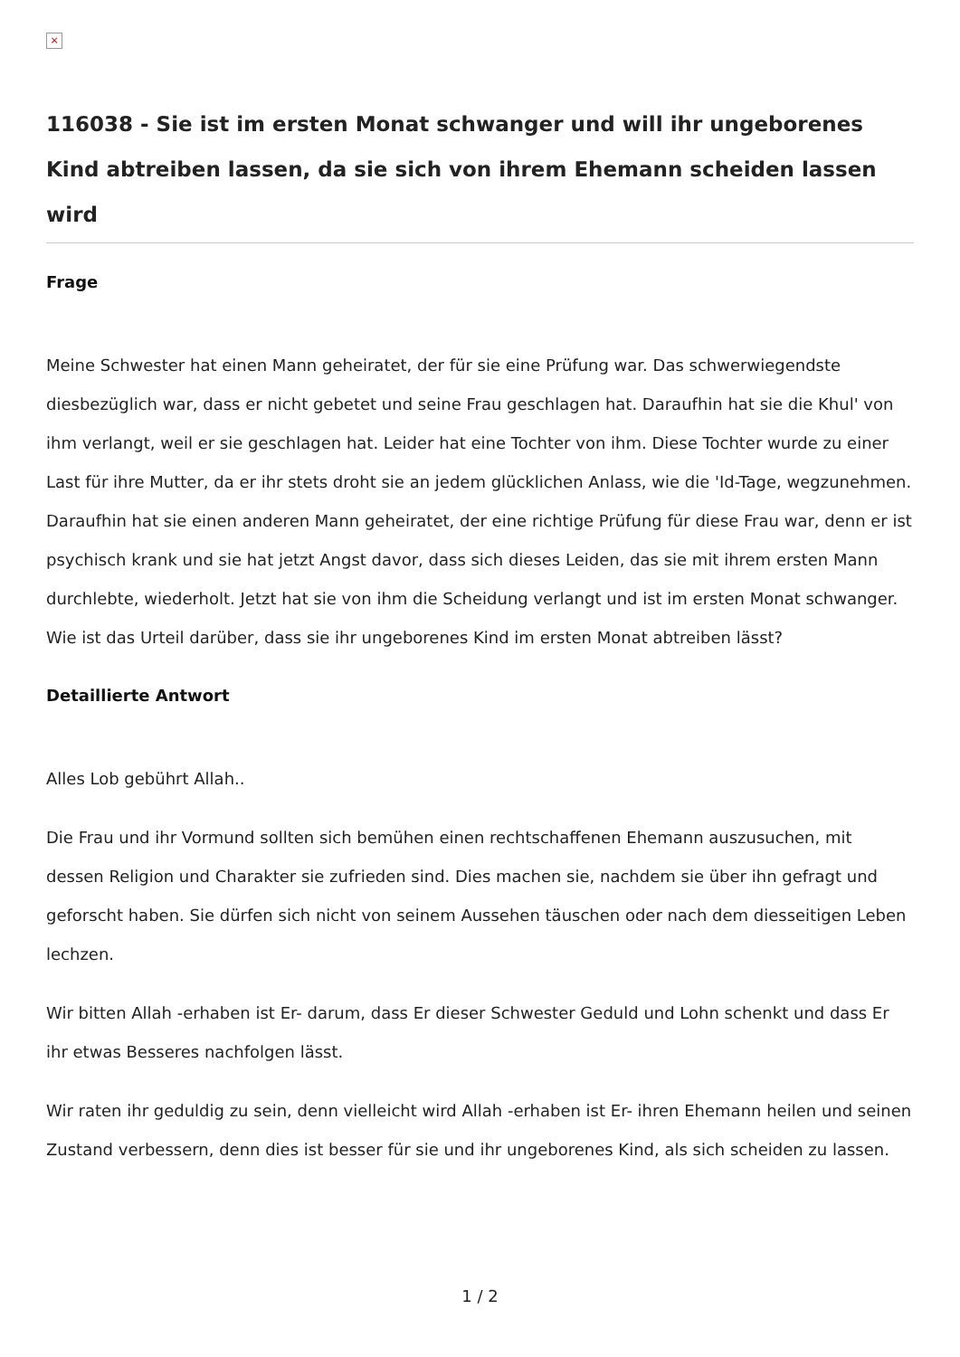×
116038 - Sie ist im ersten Monat schwanger und will ihr ungeborenes Kind abtreiben lassen, da sie sich von ihrem Ehemann scheiden lassen wird
Frage
Meine Schwester hat einen Mann geheiratet, der für sie eine Prüfung war. Das schwerwiegendste diesbezüglich war, dass er nicht gebetet und seine Frau geschlagen hat. Daraufhin hat sie die Khul' von ihm verlangt, weil er sie geschlagen hat. Leider hat eine Tochter von ihm. Diese Tochter wurde zu einer Last für ihre Mutter, da er ihr stets droht sie an jedem glücklichen Anlass, wie die 'Id-Tage, wegzunehmen. Daraufhin hat sie einen anderen Mann geheiratet, der eine richtige Prüfung für diese Frau war, denn er ist psychisch krank und sie hat jetzt Angst davor, dass sich dieses Leiden, das sie mit ihrem ersten Mann durchlebte, wiederholt. Jetzt hat sie von ihm die Scheidung verlangt und ist im ersten Monat schwanger. Wie ist das Urteil darüber, dass sie ihr ungeborenes Kind im ersten Monat abtreiben lässt?
Detaillierte Antwort
Alles Lob gebührt Allah..
Die Frau und ihr Vormund sollten sich bemühen einen rechtschaffenen Ehemann auszusuchen, mit dessen Religion und Charakter sie zufrieden sind. Dies machen sie, nachdem sie über ihn gefragt und geforscht haben. Sie dürfen sich nicht von seinem Aussehen täuschen oder nach dem diesseitigen Leben lechzen.
Wir bitten Allah -erhaben ist Er- darum, dass Er dieser Schwester Geduld und Lohn schenkt und dass Er ihr etwas Besseres nachfolgen lässt.
Wir raten ihr geduldig zu sein, denn vielleicht wird Allah -erhaben ist Er- ihren Ehemann heilen und seinen Zustand verbessern, denn dies ist besser für sie und ihr ungeborenes Kind, als sich scheiden zu lassen.
1 / 2